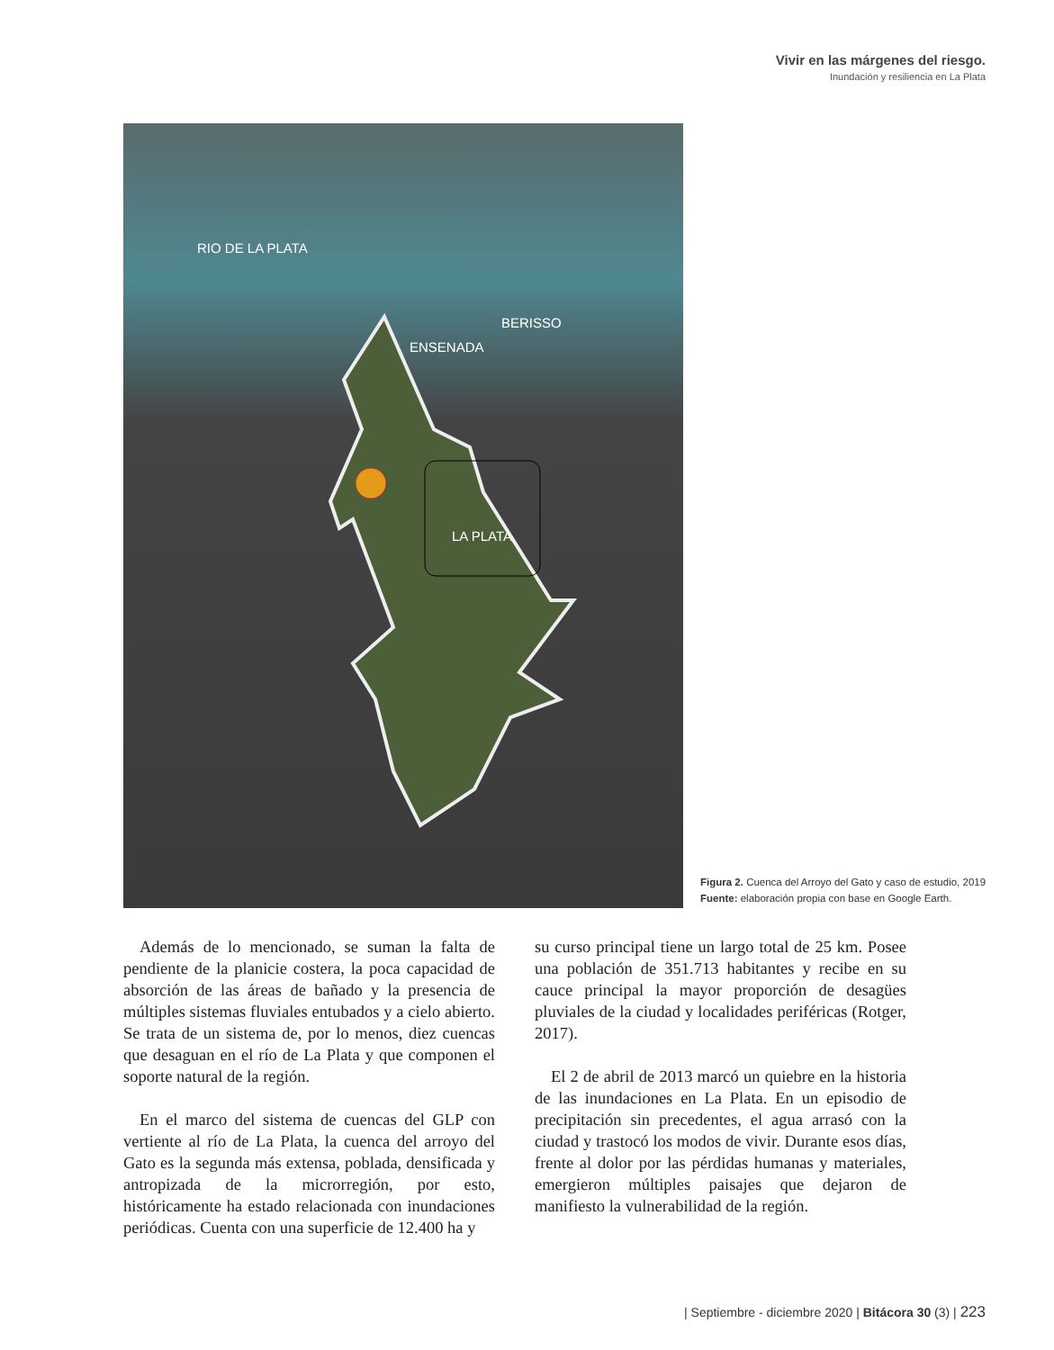Vivir en las márgenes del riesgo.
Inundación y resiliencia en La Plata
RIO DE LA PLATA
BERISSO
ENSENADA
LA PLATA
Figura 2. Cuenca del Arroyo del Gato y caso de estudio, 2019
Fuente: elaboración propia con base en Google Earth.
Además de lo mencionado, se suman la falta de pendiente de la planicie costera, la poca capacidad de absorción de las áreas de bañado y la presencia de múltiples sistemas fluviales entubados y a cielo abierto. Se trata de un sistema de, por lo menos, diez cuencas que desaguan en el río de La Plata y que componen el soporte natural de la región.
En el marco del sistema de cuencas del GLP con vertiente al río de La Plata, la cuenca del arroyo del Gato es la segunda más extensa, poblada, densificada y antropizada de la microrregión, por esto, históricamente ha estado relacionada con inundaciones periódicas. Cuenta con una superficie de 12.400 ha y
su curso principal tiene un largo total de 25 km. Posee una población de 351.713 habitantes y recibe en su cauce principal la mayor proporción de desagües pluviales de la ciudad y localidades periféricas (Rotger, 2017).
El 2 de abril de 2013 marcó un quiebre en la historia de las inundaciones en La Plata. En un episodio de precipitación sin precedentes, el agua arrasó con la ciudad y trastocó los modos de vivir. Durante esos días, frente al dolor por las pérdidas humanas y materiales, emergieron múltiples paisajes que dejaron de manifiesto la vulnerabilidad de la región.
| Septiembre - diciembre 2020 | Bitácora 30 (3) | 223